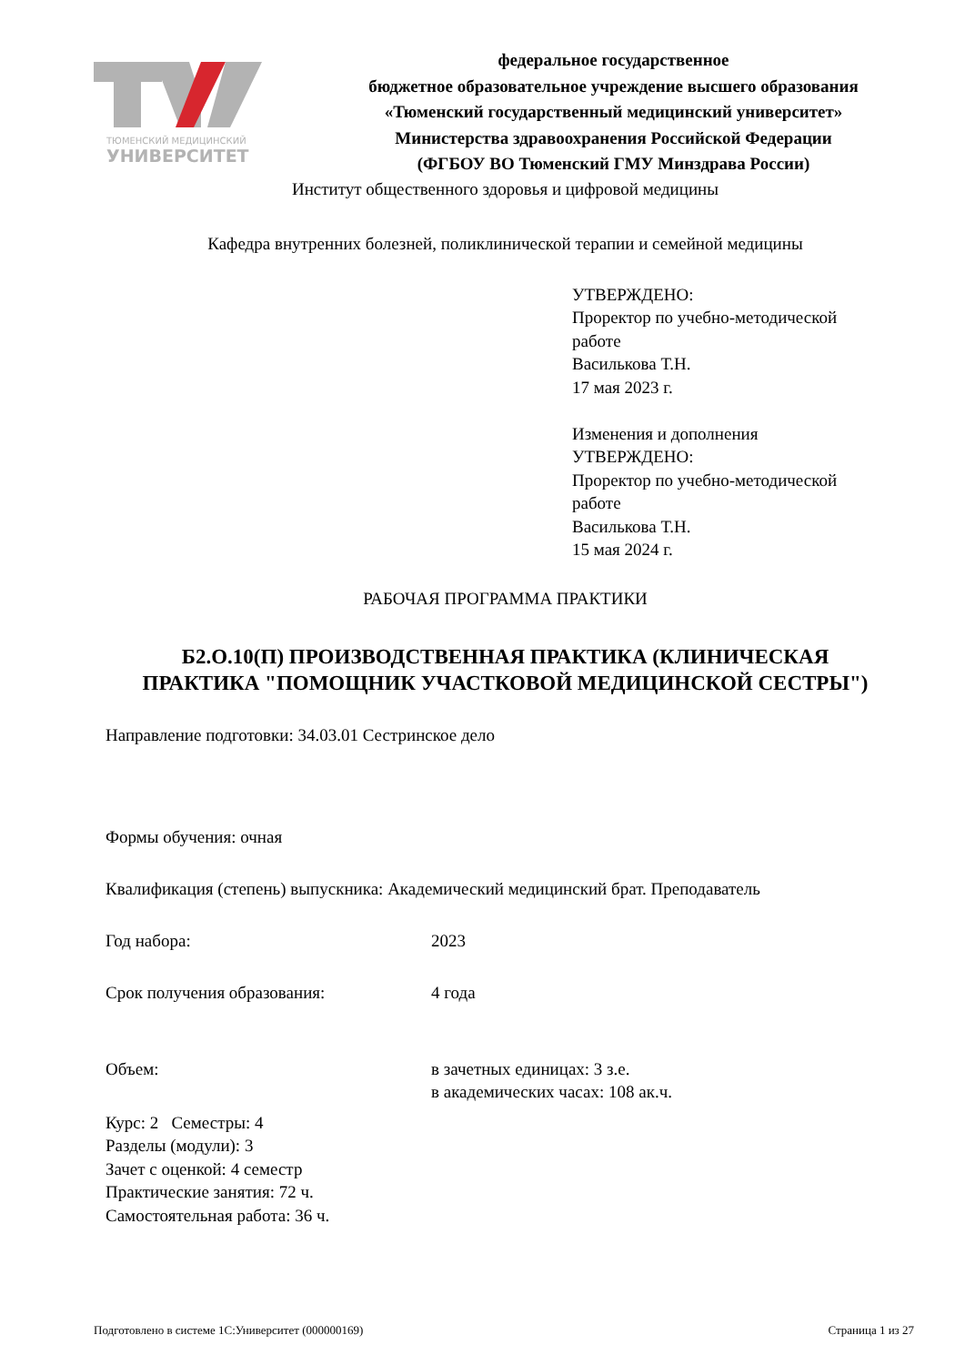ТЮМЕНСКИЙ МЕДИЦИНСКИЙ
УНИВЕРСИТЕТ
федеральное государственное
бюджетное образовательное учреждение высшего образования
«Тюменский государственный медицинский университет»
Министерства здравоохранения Российской Федерации
(ФГБОУ ВО Тюменский ГМУ Минздрава России)
Институт общественного здоровья и цифровой медицины
Кафедра внутренних болезней, поликлинической терапии и семейной медицины
УТВЕРЖДЕНО:
Проректор по учебно-методической
работе
Василькова Т.Н.
17 мая 2023 г.
Изменения и дополнения
УТВЕРЖДЕНО:
Проректор по учебно-методической
работе
Василькова Т.Н.
15 мая 2024 г.
РАБОЧАЯ ПРОГРАММА ПРАКТИКИ
Б2.О.10(П) ПРОИЗВОДСТВЕННАЯ ПРАКТИКА (КЛИНИЧЕСКАЯ ПРАКТИКА "ПОМОЩНИК УЧАСТКОВОЙ МЕДИЦИНСКОЙ СЕСТРЫ")
Направление подготовки: 34.03.01 Сестринское дело
Формы обучения: очная
Квалификация (степень) выпускника: Академический медицинский брат. Преподаватель
Год набора: 2023
Срок получения образования: 4 года
Объем: в зачетных единицах: 3 з.е.
в академических часах: 108 ак.ч.
Курс: 2 Семестры: 4
Разделы (модули): 3
Зачет с оценкой: 4 семестр
Практические занятия: 72 ч.
Самостоятельная работа: 36 ч.
Подготовлено в системе 1С:Университет (000000169) Страница 1 из 27